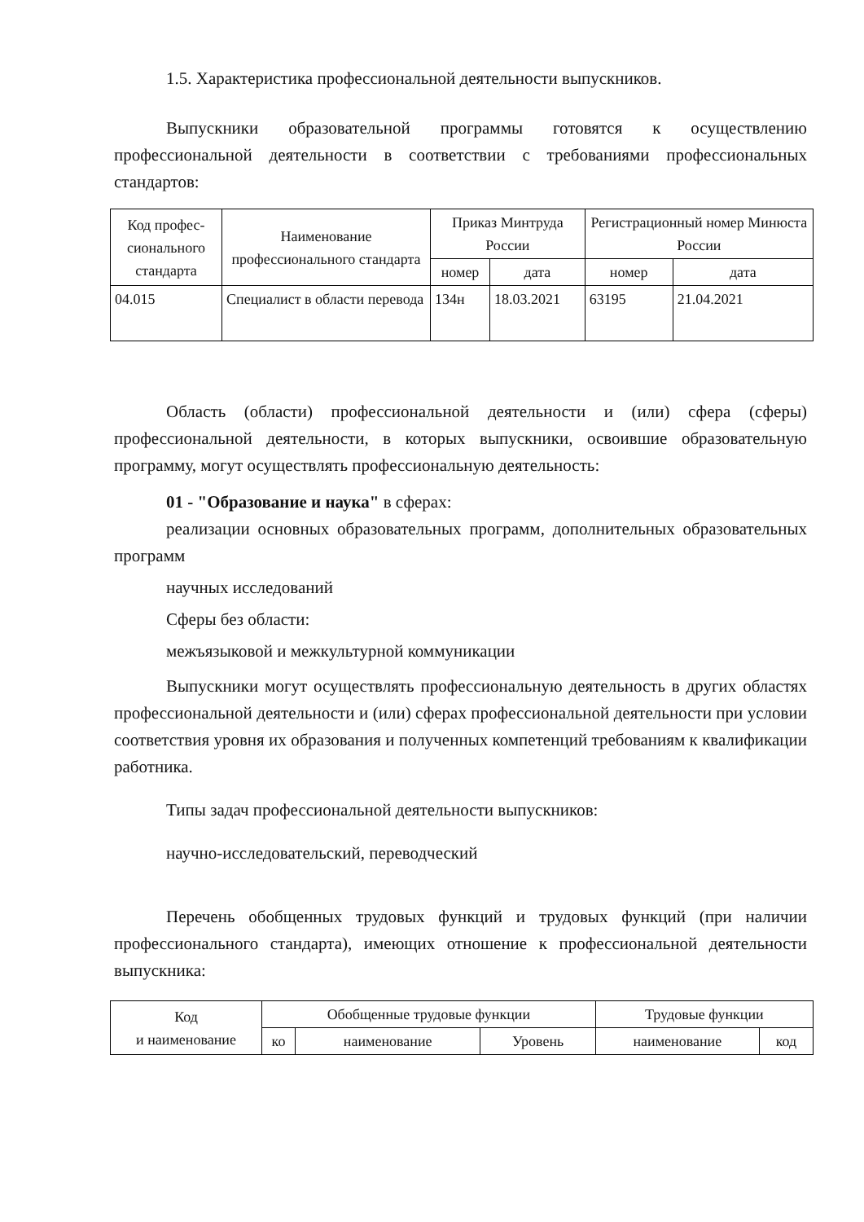1.5. Характеристика профессиональной деятельности выпускников.
Выпускники образовательной программы готовятся к осуществлению профессиональной деятельности в соответствии с требованиями профессиональных стандартов:
| Код профес-сионального стандарта | Наименование профессионального стандарта | Приказ Минтруда России | | Регистрационный номер Минюста России | |
| --- | --- | --- | --- | --- | --- |
| | | номер | дата | номер | дата |
| 04.015 | Специалист в области перевода | 134н | 18.03.2021 | 63195 | 21.04.2021 |
Область (области) профессиональной деятельности и (или) сфера (сферы) профессиональной деятельности, в которых выпускники, освоившие образовательную программу, могут осуществлять профессиональную деятельность:
01 - "Образование и наука" в сферах:
реализации основных образовательных программ, дополнительных образовательных программ
научных исследований
Сферы без области:
межъязыковой и межкультурной коммуникации
Выпускники могут осуществлять профессиональную деятельность в других областях профессиональной деятельности и (или) сферах профессиональной деятельности при условии соответствия уровня их образования и полученных компетенций требованиям к квалификации работника.
Типы задач профессиональной деятельности выпускников:
научно-исследовательский, переводческий
Перечень обобщенных трудовых функций и трудовых функций (при наличии профессионального стандарта), имеющих отношение к профессиональной деятельности выпускника:
| Код и наименование | Обобщенные трудовые функции | | | Трудовые функции | |
| --- | --- | --- | --- | --- | --- |
| | ко | наименование | Уровень | наименование | код |